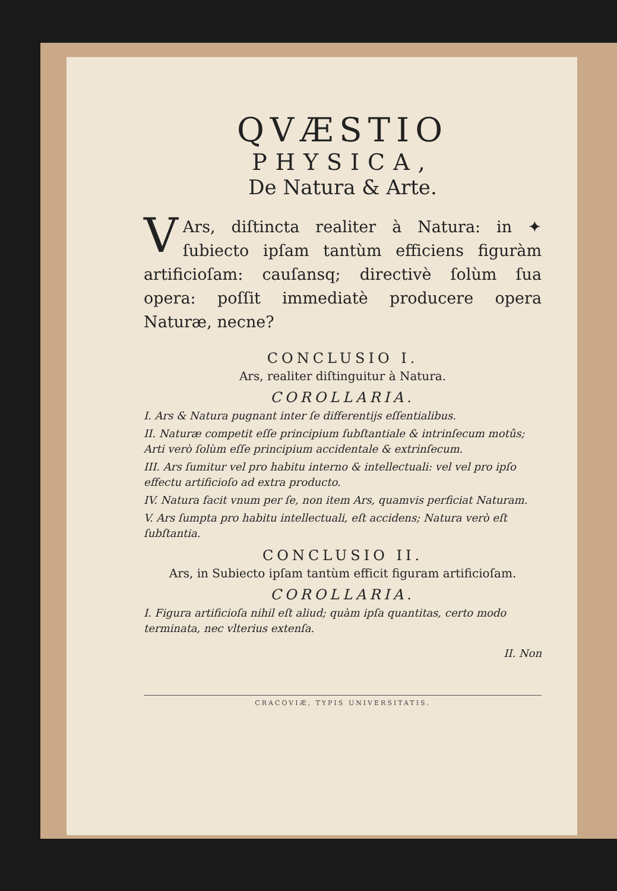QVÆSTIO
PHYSICA,
De Natura & Arte.
VArs, diſtincta realiter à Natura: in ✦ ſubiecto ipſam tantùm efficiens figuràm artificioſam: cauſansq; directivè ſolùm ſua opera: poſſit immediatè producere opera Naturæ, necne?
CONCLUSIO I.
Ars, realiter diſtinguitur à Natura.
COROLLARIA.
I. Ars & Natura pugnant inter ſe differentijs eſſentialibus.
II. Naturæ competit eſſe principium ſubſtantiale & intrinſecum motûs; Arti verò ſolùm eſſe principium accidentale & extrinſecum.
III. Ars ſumitur vel pro habitu interno & intellectuali: vel vel pro ipſo effectu artificioſo ad extra producto.
IV. Natura facit vnum per ſe, non item Ars, quamvis perficiat Naturam.
V. Ars ſumpta pro habitu intellectuali, eſt accidens; Natura verò eſt ſubſtantia.
CONCLUSIO II.
Ars, in Subiecto ipſam tantùm efficit figuram artificioſam.
COROLLARIA.
I. Figura artificioſa nihil eſt aliud; quàm ipſa quantitas, certo modo terminata, nec vlterius extenſa.
II. Non
CRACOVIÆ, TYPIS UNIVERSITATIS.